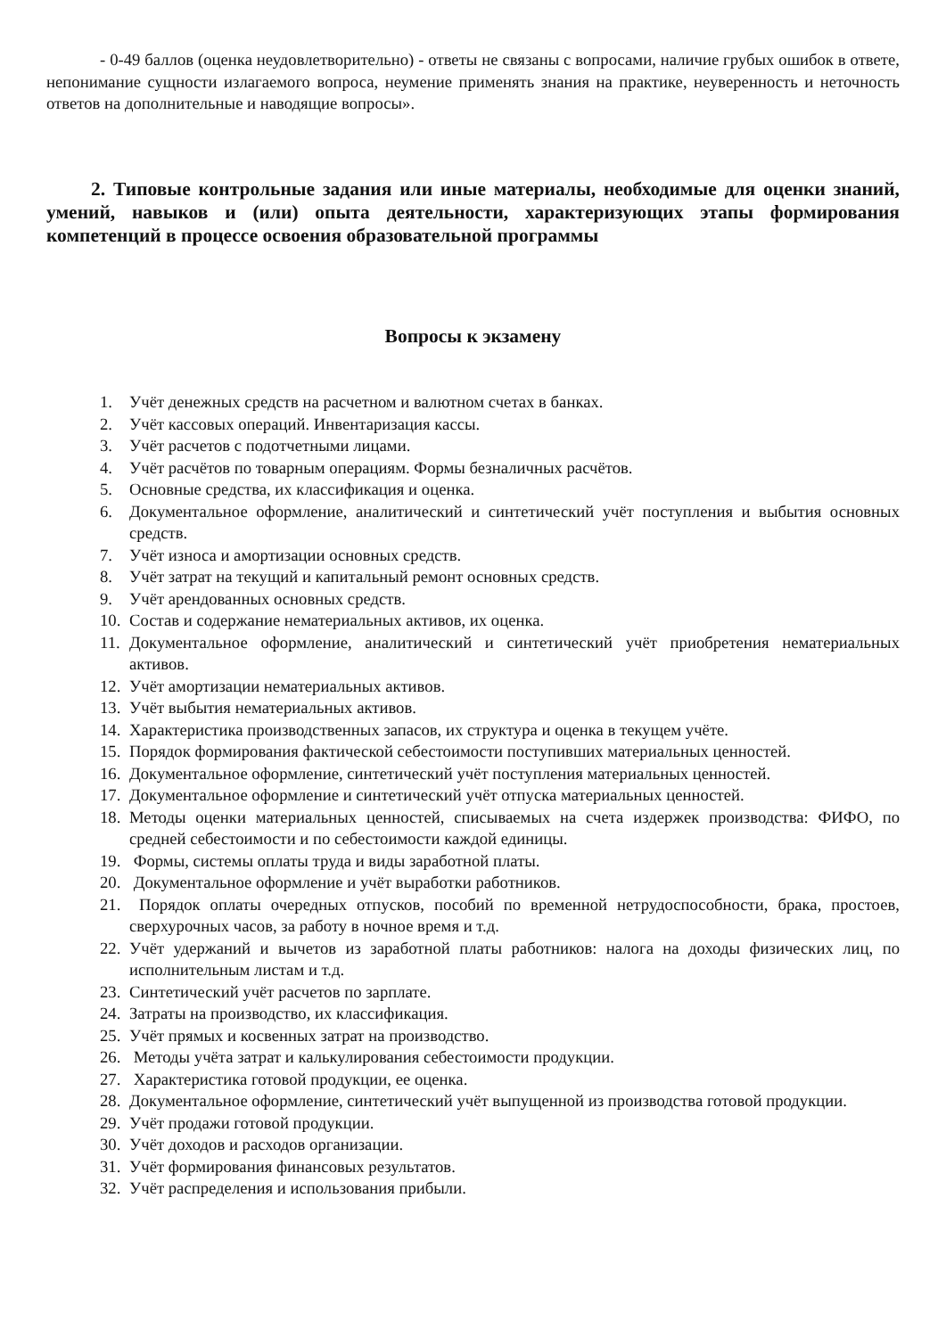- 0-49 баллов (оценка неудовлетворительно) - ответы не связаны с вопросами, наличие грубых ошибок в ответе, непонимание сущности излагаемого вопроса, неумение применять знания на практике, неуверенность и неточность ответов на дополнительные и наводящие вопросы».
2. Типовые контрольные задания или иные материалы, необходимые для оценки знаний, умений, навыков и (или) опыта деятельности, характеризующих этапы формирования компетенций в процессе освоения образовательной программы
Вопросы к экзамену
1. Учёт денежных средств на расчетном и валютном счетах в банках.
2. Учёт кассовых операций. Инвентаризация кассы.
3. Учёт расчетов с подотчетными лицами.
4. Учёт расчётов по товарным операциям. Формы безналичных расчётов.
5. Основные средства, их классификация и оценка.
6. Документальное оформление, аналитический и синтетический учёт поступления и выбытия основных средств.
7. Учёт износа и амортизации основных средств.
8. Учёт затрат на текущий и капитальный ремонт основных средств.
9. Учёт арендованных основных средств.
10. Состав и содержание нематериальных активов, их оценка.
11. Документальное оформление, аналитический и синтетический учёт приобретения нематериальных активов.
12. Учёт амортизации нематериальных активов.
13. Учёт выбытия нематериальных активов.
14. Характеристика производственных запасов, их структура и оценка в текущем учёте.
15. Порядок формирования фактической себестоимости поступивших материальных ценностей.
16. Документальное оформление, синтетический учёт поступления материальных ценностей.
17. Документальное оформление и синтетический учёт отпуска материальных ценностей.
18. Методы оценки материальных ценностей, списываемых на счета издержек производства: ФИФО, по средней себестоимости и по себестоимости каждой единицы.
19. Формы, системы оплаты труда и виды заработной платы.
20. Документальное оформление и учёт выработки работников.
21. Порядок оплаты очередных отпусков, пособий по временной нетрудоспособности, брака, простоев, сверхурочных часов, за работу в ночное время и т.д.
22. Учёт удержаний и вычетов из заработной платы работников: налога на доходы физических лиц, по исполнительным листам и т.д.
23. Синтетический учёт расчетов по зарплате.
24. Затраты на производство, их классификация.
25. Учёт прямых и косвенных затрат на производство.
26. Методы учёта затрат и калькулирования себестоимости продукции.
27. Характеристика готовой продукции, ее оценка.
28. Документальное оформление, синтетический учёт выпущенной из производства готовой продукции.
29. Учёт продажи готовой продукции.
30. Учёт доходов и расходов организации.
31. Учёт формирования финансовых результатов.
32. Учёт распределения и использования прибыли.